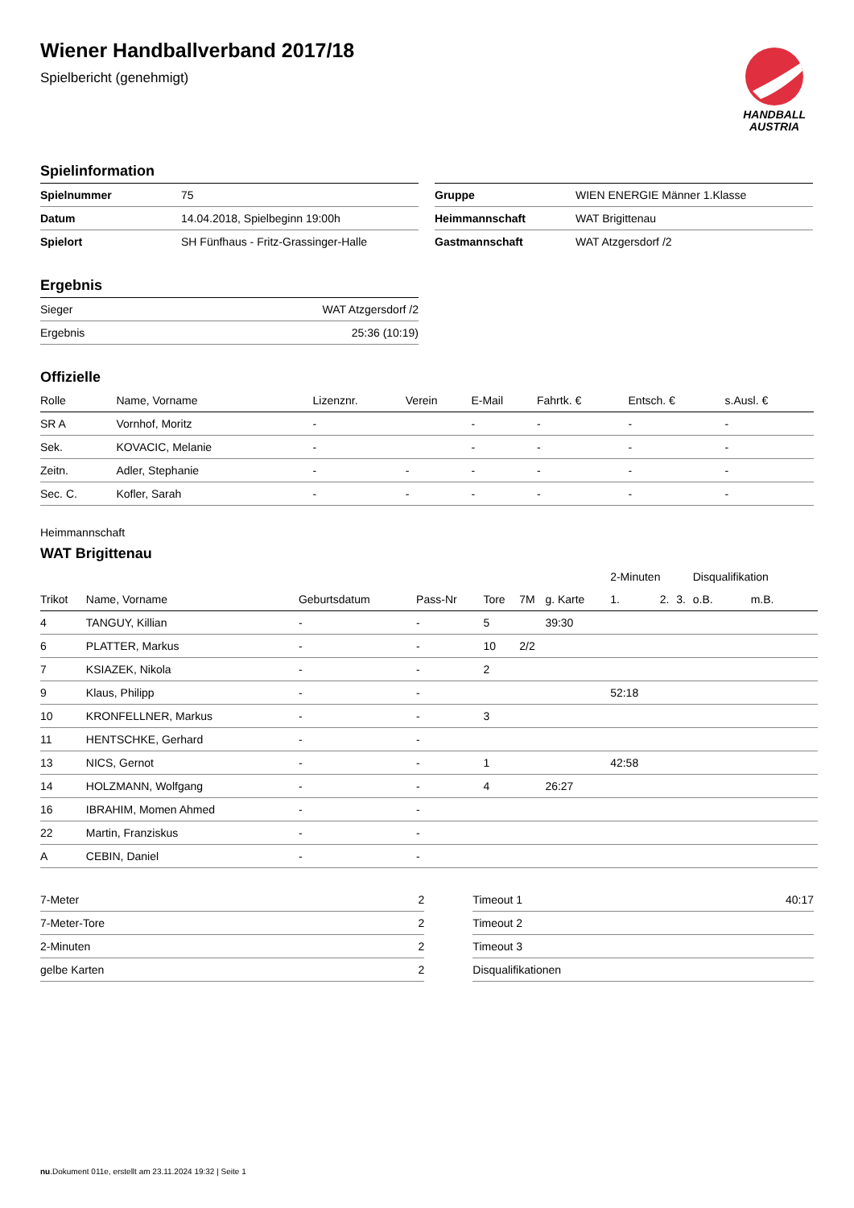HANDBALL
AUSTRIA
Wiener Handballverband 2017/18
Spielbericht (genehmigt)
Spielinformation
| Spielnummer | 75 |
| Datum | 14.04.2018, Spielbeginn 19:00h |
| Spielort | SH Fünfhaus - Fritz-Grassinger-Halle |
| Gruppe | WIEN ENERGIE Männer 1.Klasse |
| Heimmannschaft | WAT Brigittenau |
| Gastmannschaft | WAT Atzgersdorf /2 |
Ergebnis
| Sieger | WAT Atzgersdorf /2 |
| Ergebnis | 25:36 (10:19) |
Offizielle
| Rolle | Name, Vorname | Lizenznr. | Verein | E-Mail | Fahrtk. € | Entsch. € | s.Ausl. € |
| SR A | Vornhof, Moritz | - | | - | - | - | - |
| Sek. | KOVACIC, Melanie | - | | - | - | - | - |
| Zeitn. | Adler, Stephanie | - | - | - | - | - | - |
| Sec. C. | Kofler, Sarah | - | - | - | - | - | - |
Heimmannschaft
WAT Brigittenau
| | | | | | | | 2-Minuten | | | Disqualifikation | |
| Trikot | Name, Vorname | Geburtsdatum | Pass-Nr | Tore | 7M | g. Karte | 1. | 2. | 3. | o.B. | m.B. |
| 4 | TANGUY, Killian | - | - | 5 | | 39:30 | | | | | |
| 6 | PLATTER, Markus | - | - | 10 | 2/2 | | | | | | |
| 7 | KSIAZEK, Nikola | - | - | 2 | | | | | | | |
| 9 | Klaus, Philipp | - | - | | | | 52:18 | | | | |
| 10 | KRONFELLNER, Markus | - | - | 3 | | | | | | | |
| 11 | HENTSCHKE, Gerhard | - | - | | | | | | | | |
| 13 | NICS, Gernot | - | - | 1 | | | 42:58 | | | | |
| 14 | HOLZMANN, Wolfgang | - | - | 4 | | 26:27 | | | | | |
| 16 | IBRAHIM, Momen Ahmed | - | - | | | | | | | | |
| 22 | Martin, Franziskus | - | - | | | | | | | | |
| A | CEBIN, Daniel | - | - | | | | | | | | |
| 7-Meter | 2 |
| 7-Meter-Tore | 2 |
| 2-Minuten | 2 |
| gelbe Karten | 2 |
| Timeout 1 | 40:17 |
| Timeout 2 | |
| Timeout 3 | |
| Disqualifikationen | |
nu.Dokument 011e, erstellt am 23.11.2024 19:32 | Seite 1